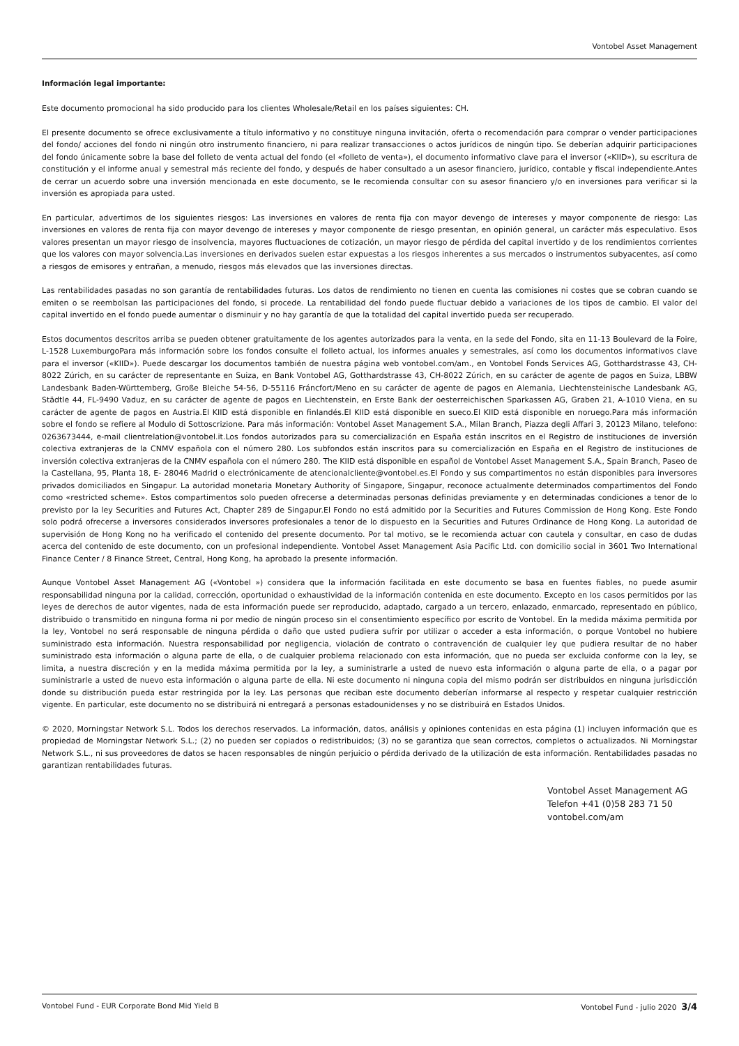Vontobel Asset Management
Información legal importante:
Este documento promocional ha sido producido para los clientes Wholesale/Retail en los países siguientes: CH.
El presente documento se ofrece exclusivamente a título informativo y no constituye ninguna invitación, oferta o recomendación para comprar o vender participaciones del fondo/ acciones del fondo ni ningún otro instrumento financiero, ni para realizar transacciones o actos jurídicos de ningún tipo. Se deberían adquirir participaciones del fondo únicamente sobre la base del folleto de venta actual del fondo (el «folleto de venta»), el documento informativo clave para el inversor («KIID»), su escritura de constitución y el informe anual y semestral más reciente del fondo, y después de haber consultado a un asesor financiero, jurídico, contable y fiscal independiente.Antes de cerrar un acuerdo sobre una inversión mencionada en este documento, se le recomienda consultar con su asesor financiero y/o en inversiones para verificar si la inversión es apropiada para usted.
En particular, advertimos de los siguientes riesgos: Las inversiones en valores de renta fija con mayor devengo de intereses y mayor componente de riesgo: Las inversiones en valores de renta fija con mayor devengo de intereses y mayor componente de riesgo presentan, en opinión general, un carácter más especulativo. Esos valores presentan un mayor riesgo de insolvencia, mayores fluctuaciones de cotización, un mayor riesgo de pérdida del capital invertido y de los rendimientos corrientes que los valores con mayor solvencia.Las inversiones en derivados suelen estar expuestas a los riesgos inherentes a sus mercados o instrumentos subyacentes, así como a riesgos de emisores y entrañan, a menudo, riesgos más elevados que las inversiones directas.
Las rentabilidades pasadas no son garantía de rentabilidades futuras. Los datos de rendimiento no tienen en cuenta las comisiones ni costes que se cobran cuando se emiten o se reembolsan las participaciones del fondo, si procede. La rentabilidad del fondo puede fluctuar debido a variaciones de los tipos de cambio. El valor del capital invertido en el fondo puede aumentar o disminuir y no hay garantía de que la totalidad del capital invertido pueda ser recuperado.
Estos documentos descritos arriba se pueden obtener gratuitamente de los agentes autorizados para la venta, en la sede del Fondo, sita en 11-13 Boulevard de la Foire, L-1528 LuxemburgoPara más información sobre los fondos consulte el folleto actual, los informes anuales y semestrales, así como los documentos informativos clave para el inversor («KIID»). Puede descargar los documentos también de nuestra página web vontobel.com/am., en Vontobel Fonds Services AG, Gotthardstrasse 43, CH-8022 Zúrich, en su carácter de representante en Suiza, en Bank Vontobel AG, Gotthardstrasse 43, CH-8022 Zúrich, en su carácter de agente de pagos en Suiza, LBBW Landesbank Baden-Württemberg, Große Bleiche 54-56, D-55116 Fráncfort/Meno en su carácter de agente de pagos en Alemania, Liechtensteinische Landesbank AG, Städtle 44, FL-9490 Vaduz, en su carácter de agente de pagos en Liechtenstein, en Erste Bank der oesterreichischen Sparkassen AG, Graben 21, A-1010 Viena, en su carácter de agente de pagos en Austria.El KIID está disponible en finlandés.El KIID está disponible en sueco.El KIID está disponible en noruego.Para más información sobre el fondo se refiere al Modulo di Sottoscrizione. Para más información: Vontobel Asset Management S.A., Milan Branch, Piazza degli Affari 3, 20123 Milano, telefono: 0263673444, e-mail clientrelation@vontobel.it.Los fondos autorizados para su comercialización en España están inscritos en el Registro de instituciones de inversión colectiva extranjeras de la CNMV española con el número 280. Los subfondos están inscritos para su comercialización en España en el Registro de instituciones de inversión colectiva extranjeras de la CNMV española con el número 280. The KIID está disponible en español de Vontobel Asset Management S.A., Spain Branch, Paseo de la Castellana, 95, Planta 18, E- 28046 Madrid o electrónicamente de atencionalcliente@vontobel.es.El Fondo y sus compartimentos no están disponibles para inversores privados domiciliados en Singapur. La autoridad monetaria Monetary Authority of Singapore, Singapur, reconoce actualmente determinados compartimentos del Fondo como «restricted scheme». Estos compartimentos solo pueden ofrecerse a determinadas personas definidas previamente y en determinadas condiciones a tenor de lo previsto por la ley Securities and Futures Act, Chapter 289 de Singapur.El Fondo no está admitido por la Securities and Futures Commission de Hong Kong. Este Fondo solo podrá ofrecerse a inversores considerados inversores profesionales a tenor de lo dispuesto en la Securities and Futures Ordinance de Hong Kong. La autoridad de supervisión de Hong Kong no ha verificado el contenido del presente documento. Por tal motivo, se le recomienda actuar con cautela y consultar, en caso de dudas acerca del contenido de este documento, con un profesional independiente. Vontobel Asset Management Asia Pacific Ltd. con domicilio social in 3601 Two International Finance Center / 8 Finance Street, Central, Hong Kong, ha aprobado la presente información.
Aunque Vontobel Asset Management AG («Vontobel ») considera que la información facilitada en este documento se basa en fuentes fiables, no puede asumir responsabilidad ninguna por la calidad, corrección, oportunidad o exhaustividad de la información contenida en este documento. Excepto en los casos permitidos por las leyes de derechos de autor vigentes, nada de esta información puede ser reproducido, adaptado, cargado a un tercero, enlazado, enmarcado, representado en público, distribuido o transmitido en ninguna forma ni por medio de ningún proceso sin el consentimiento específico por escrito de Vontobel. En la medida máxima permitida por la ley, Vontobel no será responsable de ninguna pérdida o daño que usted pudiera sufrir por utilizar o acceder a esta información, o porque Vontobel no hubiere suministrado esta información. Nuestra responsabilidad por negligencia, violación de contrato o contravención de cualquier ley que pudiera resultar de no haber suministrado esta información o alguna parte de ella, o de cualquier problema relacionado con esta información, que no pueda ser excluida conforme con la ley, se limita, a nuestra discreción y en la medida máxima permitida por la ley, a suministrarle a usted de nuevo esta información o alguna parte de ella, o a pagar por suministrarle a usted de nuevo esta información o alguna parte de ella. Ni este documento ni ninguna copia del mismo podrán ser distribuidos en ninguna jurisdicción donde su distribución pueda estar restringida por la ley. Las personas que reciban este documento deberían informarse al respecto y respetar cualquier restricción vigente. En particular, este documento no se distribuirá ni entregará a personas estadounidenses y no se distribuirá en Estados Unidos.
© 2020, Morningstar Network S.L. Todos los derechos reservados. La información, datos, análisis y opiniones contenidas en esta página (1) incluyen información que es propiedad de Morningstar Network S.L.; (2) no pueden ser copiados o redistribuidos; (3) no se garantiza que sean correctos, completos o actualizados. Ni Morningstar Network S.L., ni sus proveedores de datos se hacen responsables de ningún perjuicio o pérdida derivado de la utilización de esta información. Rentabilidades pasadas no garantizan rentabilidades futuras.
Vontobel Asset Management AG
Telefon +41 (0)58 283 71 50
vontobel.com/am
Vontobel Fund - EUR Corporate Bond Mid Yield B Vontobel Fund - julio 2020 3/4